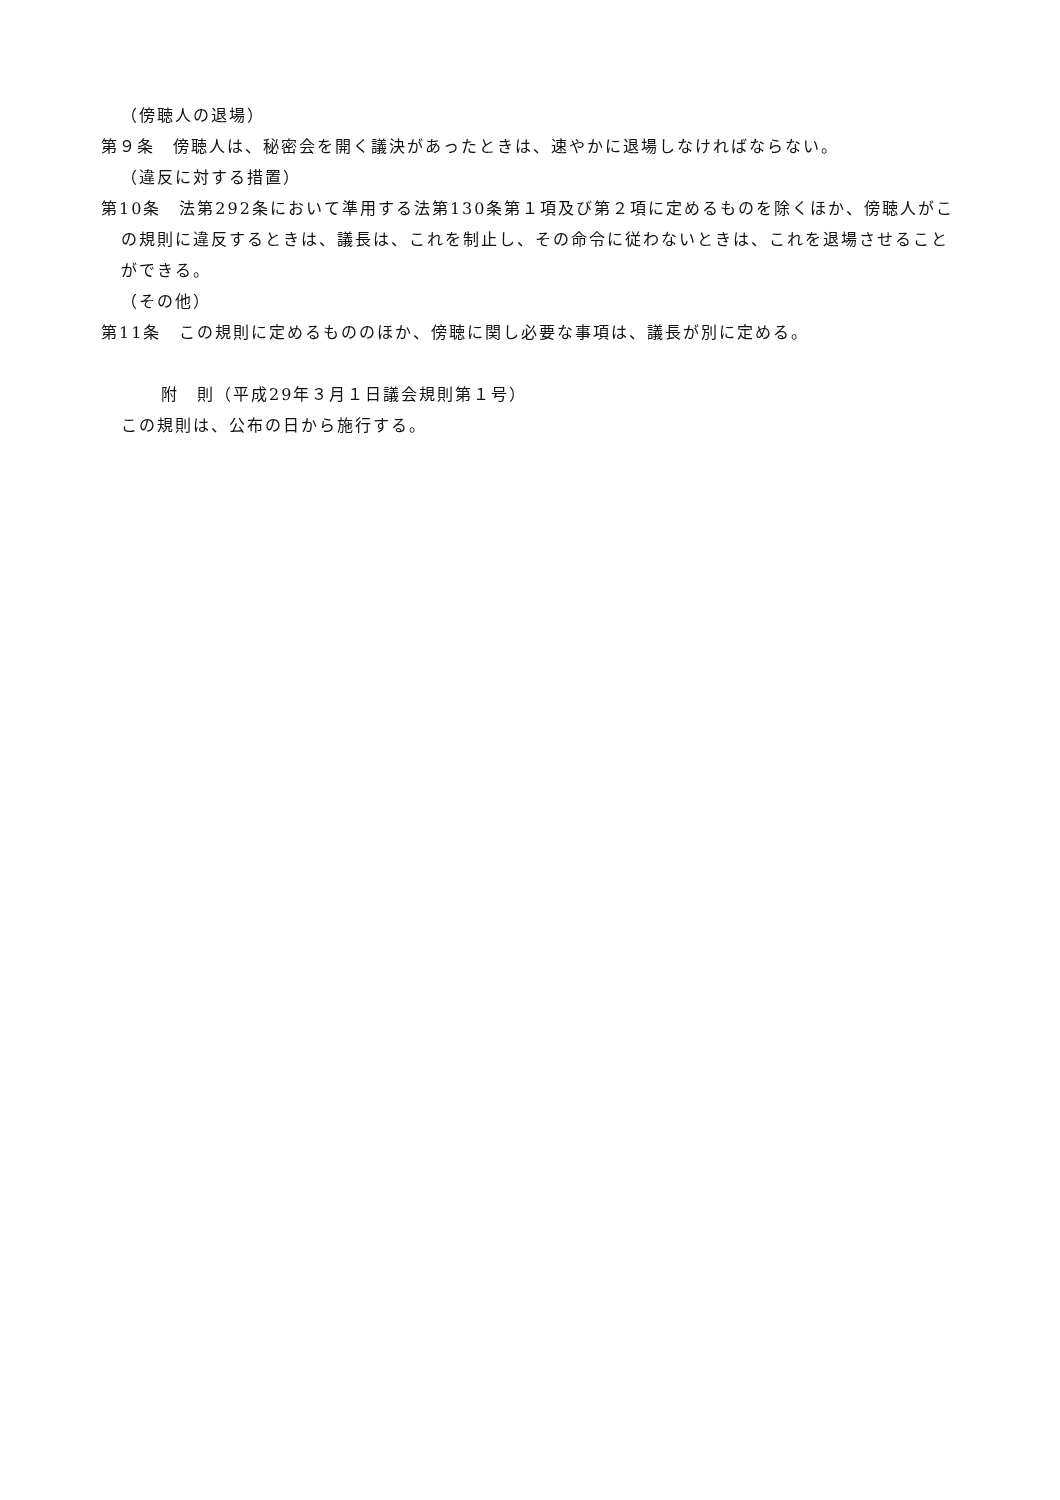（傍聴人の退場）
第９条　傍聴人は、秘密会を開く議決があったときは、速やかに退場しなければならない。
（違反に対する措置）
第10条　法第292条において準用する法第130条第１項及び第２項に定めるものを除くほか、傍聴人がこの規則に違反するときは、議長は、これを制止し、その命令に従わないときは、これを退場させることができる。
（その他）
第11条　この規則に定めるもののほか、傍聴に関し必要な事項は、議長が別に定める。
附　則（平成29年３月１日議会規則第１号）
この規則は、公布の日から施行する。